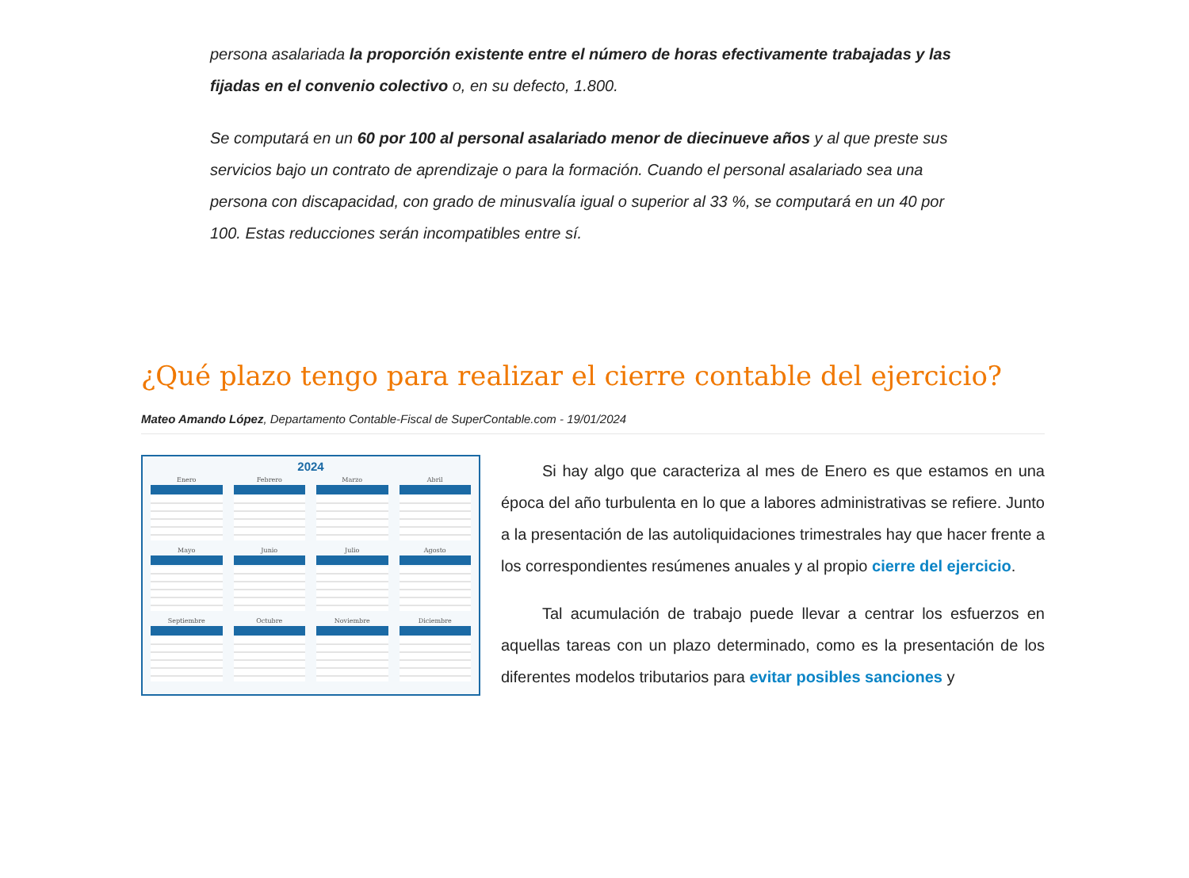persona asalariada la proporción existente entre el número de horas efectivamente trabajadas y las fijadas en el convenio colectivo o, en su defecto, 1.800.
Se computará en un 60 por 100 al personal asalariado menor de diecinueve años y al que preste sus servicios bajo un contrato de aprendizaje o para la formación. Cuando el personal asalariado sea una persona con discapacidad, con grado de minusvalía igual o superior al 33 %, se computará en un 40 por 100. Estas reducciones serán incompatibles entre sí.
¿Qué plazo tengo para realizar el cierre contable del ejercicio?
Mateo Amando López, Departamento Contable-Fiscal de SuperContable.com - 19/01/2024
2024
Enero
Febrero
Marzo
Abril
Mayo
Junio
Julio
Agosto
Septiembre
Octubre
Noviembre
Diciembre
Si hay algo que caracteriza al mes de Enero es que estamos en una época del año turbulenta en lo que a labores administrativas se refiere. Junto a la presentación de las autoliquidaciones trimestrales hay que hacer frente a los correspondientes resúmenes anuales y al propio cierre del ejercicio.
Tal acumulación de trabajo puede llevar a centrar los esfuerzos en aquellas tareas con un plazo determinado, como es la presentación de los diferentes modelos tributarios para evitar posibles sanciones y